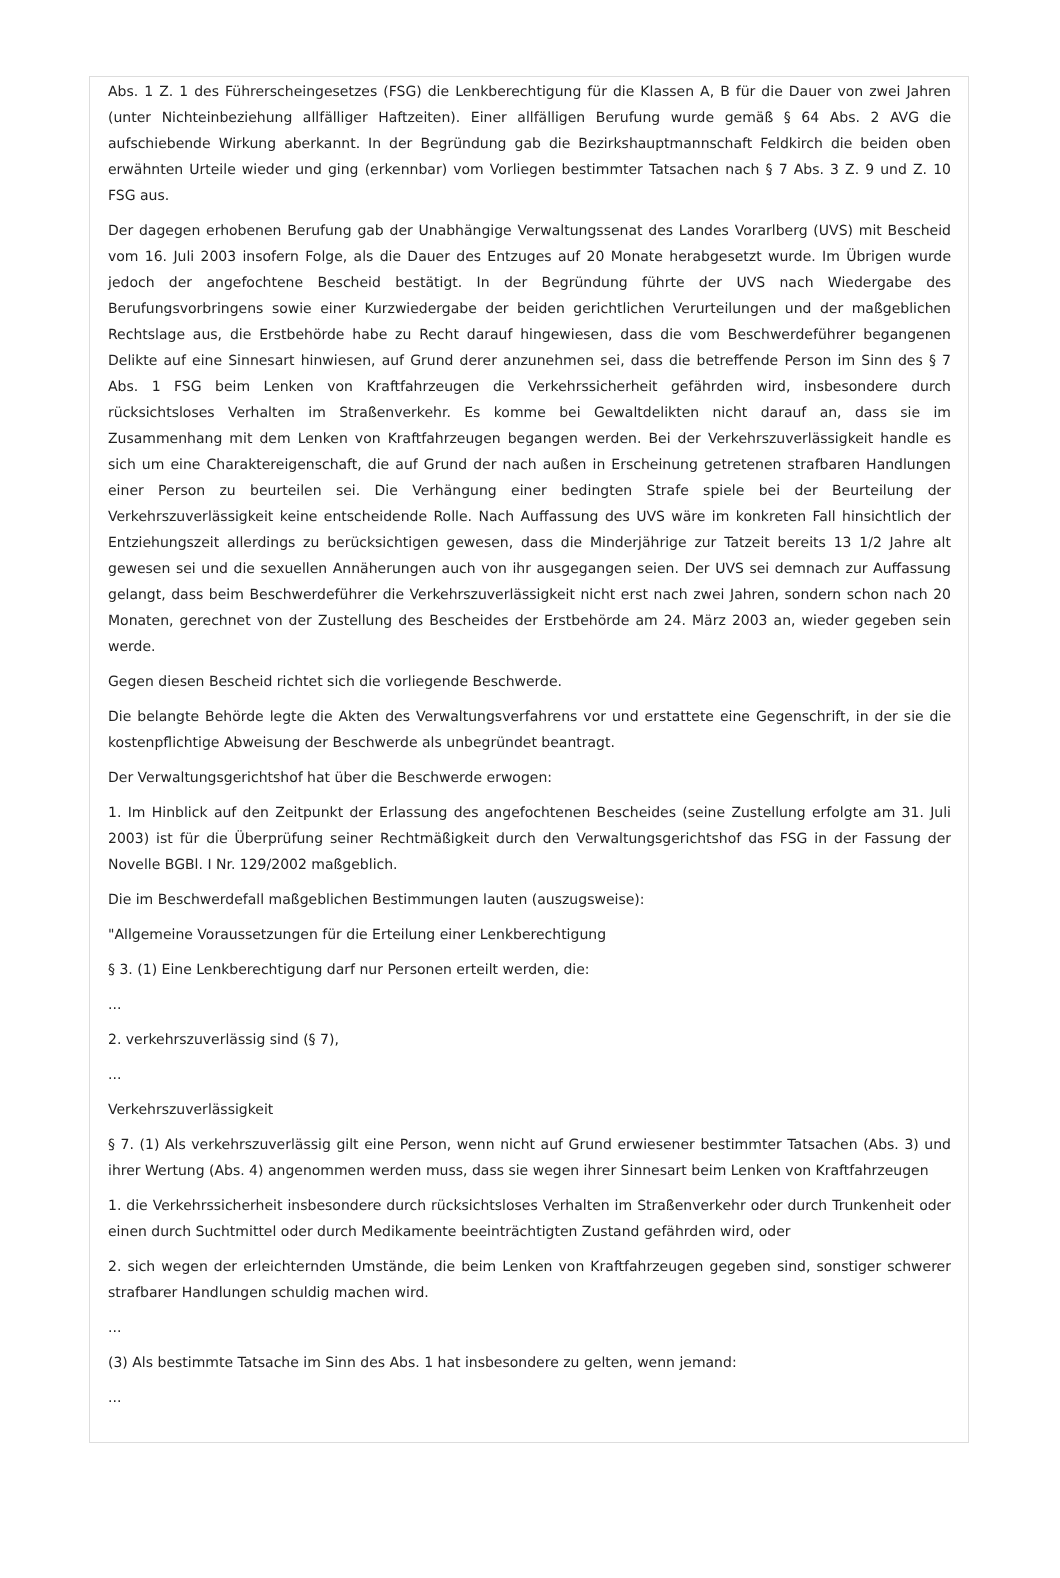Abs. 1 Z. 1 des Führerscheingesetzes (FSG) die Lenkberechtigung für die Klassen A, B für die Dauer von zwei Jahren (unter Nichteinbeziehung allfälliger Haftzeiten). Einer allfälligen Berufung wurde gemäß § 64 Abs. 2 AVG die aufschiebende Wirkung aberkannt. In der Begründung gab die Bezirkshauptmannschaft Feldkirch die beiden oben erwähnten Urteile wieder und ging (erkennbar) vom Vorliegen bestimmter Tatsachen nach § 7 Abs. 3 Z. 9 und Z. 10 FSG aus.
Der dagegen erhobenen Berufung gab der Unabhängige Verwaltungssenat des Landes Vorarlberg (UVS) mit Bescheid vom 16. Juli 2003 insofern Folge, als die Dauer des Entzuges auf 20 Monate herabgesetzt wurde. Im Übrigen wurde jedoch der angefochtene Bescheid bestätigt. In der Begründung führte der UVS nach Wiedergabe des Berufungsvorbringens sowie einer Kurzwiedergabe der beiden gerichtlichen Verurteilungen und der maßgeblichen Rechtslage aus, die Erstbehörde habe zu Recht darauf hingewiesen, dass die vom Beschwerdeführer begangenen Delikte auf eine Sinnesart hinwiesen, auf Grund derer anzunehmen sei, dass die betreffende Person im Sinn des § 7 Abs. 1 FSG beim Lenken von Kraftfahrzeugen die Verkehrssicherheit gefährden wird, insbesondere durch rücksichtsloses Verhalten im Straßenverkehr. Es komme bei Gewaltdelikten nicht darauf an, dass sie im Zusammenhang mit dem Lenken von Kraftfahrzeugen begangen werden. Bei der Verkehrszuverlässigkeit handle es sich um eine Charaktereigenschaft, die auf Grund der nach außen in Erscheinung getretenen strafbaren Handlungen einer Person zu beurteilen sei. Die Verhängung einer bedingten Strafe spiele bei der Beurteilung der Verkehrszuverlässigkeit keine entscheidende Rolle. Nach Auffassung des UVS wäre im konkreten Fall hinsichtlich der Entziehungszeit allerdings zu berücksichtigen gewesen, dass die Minderjährige zur Tatzeit bereits 13 1/2 Jahre alt gewesen sei und die sexuellen Annäherungen auch von ihr ausgegangen seien. Der UVS sei demnach zur Auffassung gelangt, dass beim Beschwerdeführer die Verkehrszuverlässigkeit nicht erst nach zwei Jahren, sondern schon nach 20 Monaten, gerechnet von der Zustellung des Bescheides der Erstbehörde am 24. März 2003 an, wieder gegeben sein werde.
Gegen diesen Bescheid richtet sich die vorliegende Beschwerde.
Die belangte Behörde legte die Akten des Verwaltungsverfahrens vor und erstattete eine Gegenschrift, in der sie die kostenpflichtige Abweisung der Beschwerde als unbegründet beantragt.
Der Verwaltungsgerichtshof hat über die Beschwerde erwogen:
1. Im Hinblick auf den Zeitpunkt der Erlassung des angefochtenen Bescheides (seine Zustellung erfolgte am 31. Juli 2003) ist für die Überprüfung seiner Rechtmäßigkeit durch den Verwaltungsgerichtshof das FSG in der Fassung der Novelle BGBl. I Nr. 129/2002 maßgeblich.
Die im Beschwerdefall maßgeblichen Bestimmungen lauten (auszugsweise):
"Allgemeine Voraussetzungen für die Erteilung einer Lenkberechtigung
§ 3. (1) Eine Lenkberechtigung darf nur Personen erteilt werden, die:
...
2. verkehrszuverlässig sind (§ 7),
...
Verkehrszuverlässigkeit
§ 7. (1) Als verkehrszuverlässig gilt eine Person, wenn nicht auf Grund erwiesener bestimmter Tatsachen (Abs. 3) und ihrer Wertung (Abs. 4) angenommen werden muss, dass sie wegen ihrer Sinnesart beim Lenken von Kraftfahrzeugen
1. die Verkehrssicherheit insbesondere durch rücksichtsloses Verhalten im Straßenverkehr oder durch Trunkenheit oder einen durch Suchtmittel oder durch Medikamente beeinträchtigten Zustand gefährden wird, oder
2. sich wegen der erleichternden Umstände, die beim Lenken von Kraftfahrzeugen gegeben sind, sonstiger schwerer strafbarer Handlungen schuldig machen wird.
...
(3) Als bestimmte Tatsache im Sinn des Abs. 1 hat insbesondere zu gelten, wenn jemand:
...